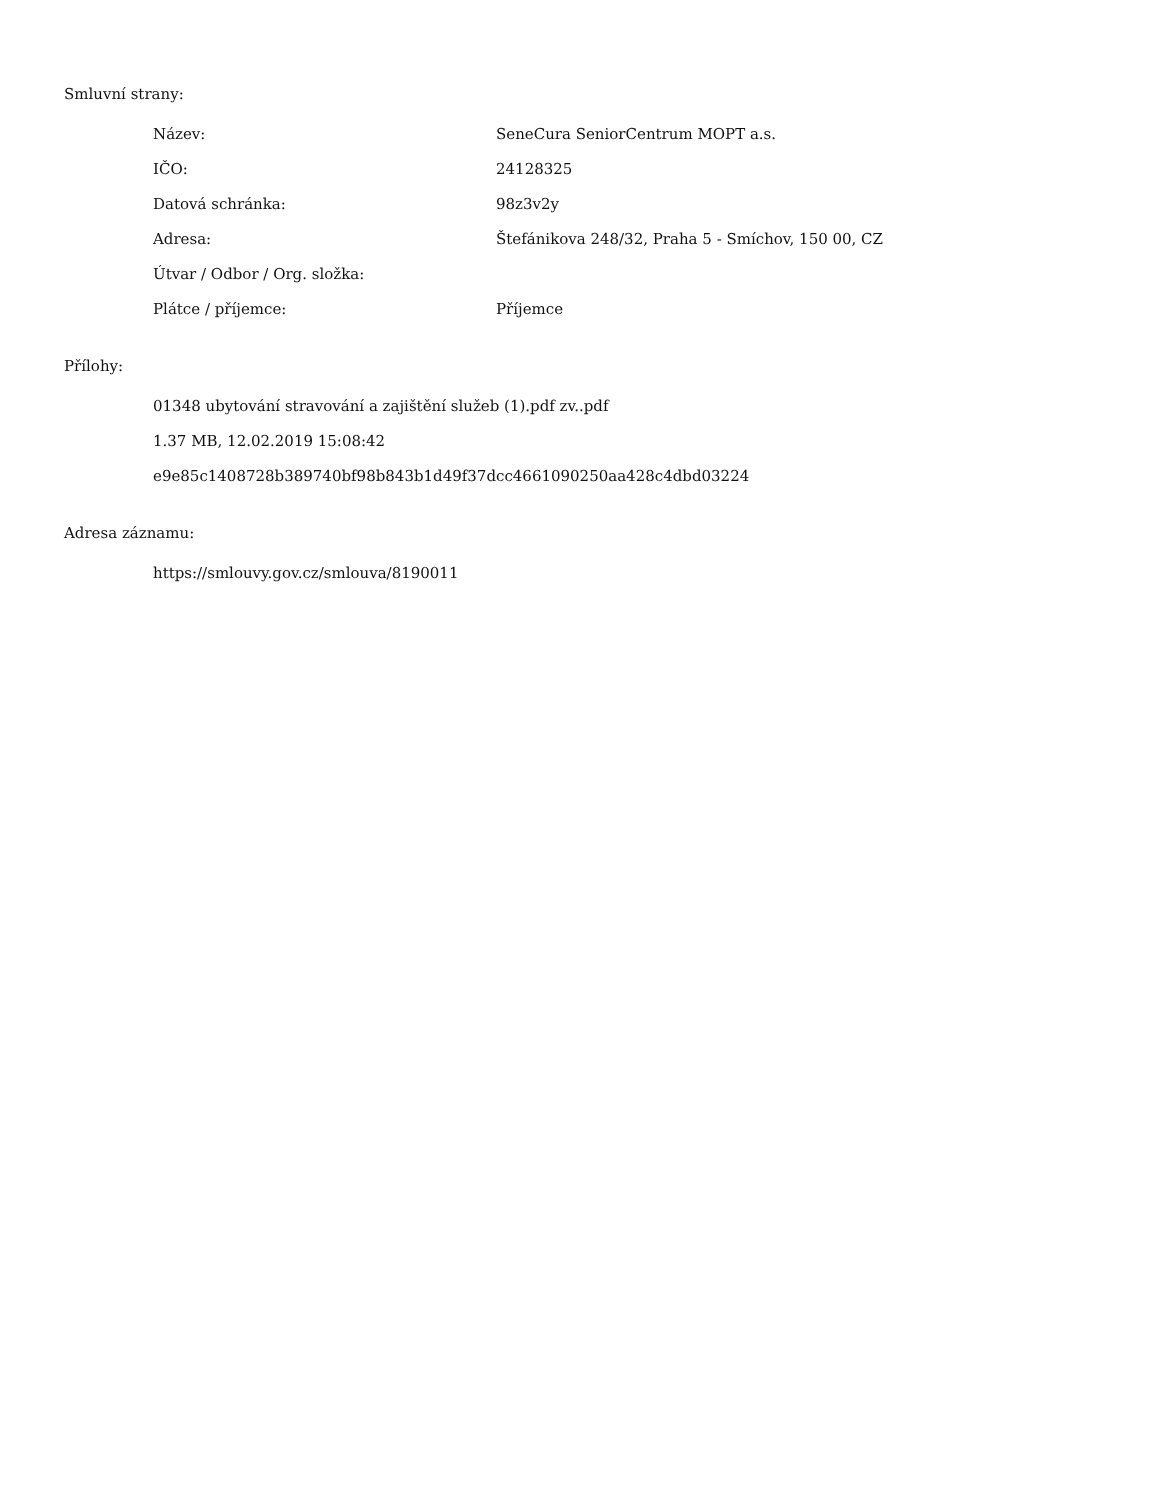Smluvní strany:
| Název: | SeneCura SeniorCentrum MOPT a.s. |
| IČO: | 24128325 |
| Datová schránka: | 98z3v2y |
| Adresa: | Štefánikova 248/32, Praha 5 - Smíchov, 150 00, CZ |
| Útvar / Odbor / Org. složka: | |
| Plátce / příjemce: | Příjemce |
Přílohy:
01348 ubytování stravování a zajištění služeb (1).pdf zv..pdf
1.37 MB, 12.02.2019 15:08:42
e9e85c1408728b389740bf98b843b1d49f37dcc4661090250aa428c4dbd03224
Adresa záznamu:
https://smlouvy.gov.cz/smlouva/8190011